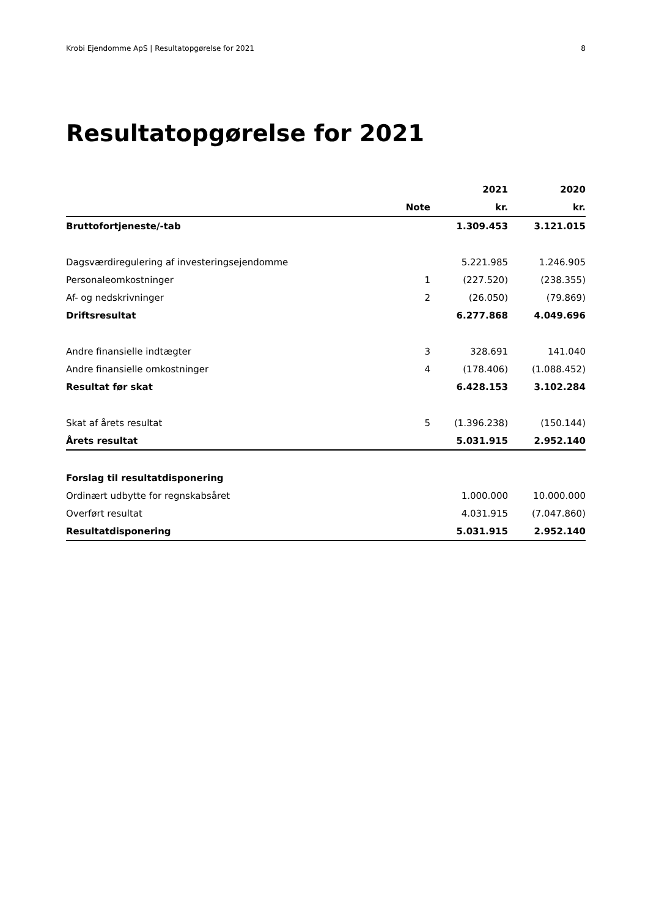Krobi Ejendomme ApS | Resultatopgørelse for 2021 8
Resultatopgørelse for 2021
| | | 2021 | 2020 |
| --- | --- | --- | --- |
| | Note | kr. | kr. |
| Bruttofortjeneste/-tab | | 1.309.453 | 3.121.015 |
| Dagsværdiregulering af investeringsejendomme | | 5.221.985 | 1.246.905 |
| Personaleomkostninger | 1 | (227.520) | (238.355) |
| Af- og nedskrivninger | 2 | (26.050) | (79.869) |
| Driftsresultat | | 6.277.868 | 4.049.696 |
| Andre finansielle indtægter | 3 | 328.691 | 141.040 |
| Andre finansielle omkostninger | 4 | (178.406) | (1.088.452) |
| Resultat før skat | | 6.428.153 | 3.102.284 |
| Skat af årets resultat | 5 | (1.396.238) | (150.144) |
| Årets resultat | | 5.031.915 | 2.952.140 |
| Forslag til resultatdisponering | | | |
| Ordinært udbytte for regnskabsåret | | 1.000.000 | 10.000.000 |
| Overført resultat | | 4.031.915 | (7.047.860) |
| Resultatdisponering | | 5.031.915 | 2.952.140 |